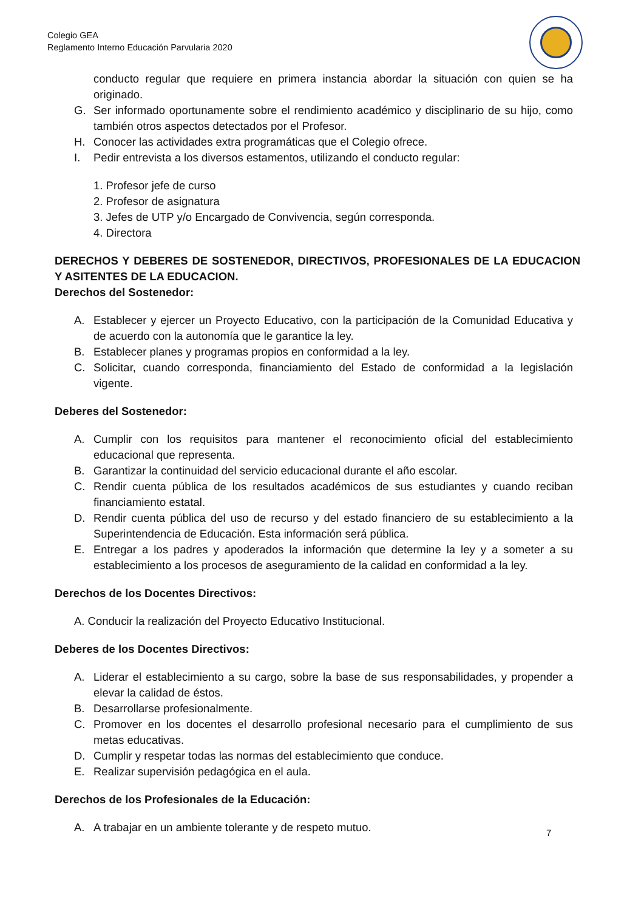Colegio GEA
Reglamento Interno Educación Parvularia 2020
conducto regular que requiere en primera instancia abordar la situación con quien se ha originado.
G. Ser informado oportunamente sobre el rendimiento académico y disciplinario de su hijo, como también otros aspectos detectados por el Profesor.
H. Conocer las actividades extra programáticas que el Colegio ofrece.
I. Pedir entrevista a los diversos estamentos, utilizando el conducto regular:
1. Profesor jefe de curso
2. Profesor de asignatura
3. Jefes de UTP y/o Encargado de Convivencia, según corresponda.
4. Directora
DERECHOS Y DEBERES DE SOSTENEDOR, DIRECTIVOS, PROFESIONALES DE LA EDUCACION Y ASITENTES DE LA EDUCACION.
Derechos del Sostenedor:
A. Establecer y ejercer un Proyecto Educativo, con la participación de la Comunidad Educativa y de acuerdo con la autonomía que le garantice la ley.
B. Establecer planes y programas propios en conformidad a la ley.
C. Solicitar, cuando corresponda, financiamiento del Estado de conformidad a la legislación vigente.
Deberes del Sostenedor:
A. Cumplir con los requisitos para mantener el reconocimiento oficial del establecimiento educacional que representa.
B. Garantizar la continuidad del servicio educacional durante el año escolar.
C. Rendir cuenta pública de los resultados académicos de sus estudiantes y cuando reciban financiamiento estatal.
D. Rendir cuenta pública del uso de recurso y del estado financiero de su establecimiento a la Superintendencia de Educación. Esta información será pública.
E. Entregar a los padres y apoderados la información que determine la ley y a someter a su establecimiento a los procesos de aseguramiento de la calidad en conformidad a la ley.
Derechos de los Docentes Directivos:
A. Conducir la realización del Proyecto Educativo Institucional.
Deberes de los Docentes Directivos:
A. Liderar el establecimiento a su cargo, sobre la base de sus responsabilidades, y propender a elevar la calidad de éstos.
B. Desarrollarse profesionalmente.
C. Promover en los docentes el desarrollo profesional necesario para el cumplimiento de sus metas educativas.
D. Cumplir y respetar todas las normas del establecimiento que conduce.
E. Realizar supervisión pedagógica en el aula.
Derechos de los Profesionales de la Educación:
A. A trabajar en un ambiente tolerante y de respeto mutuo.
7